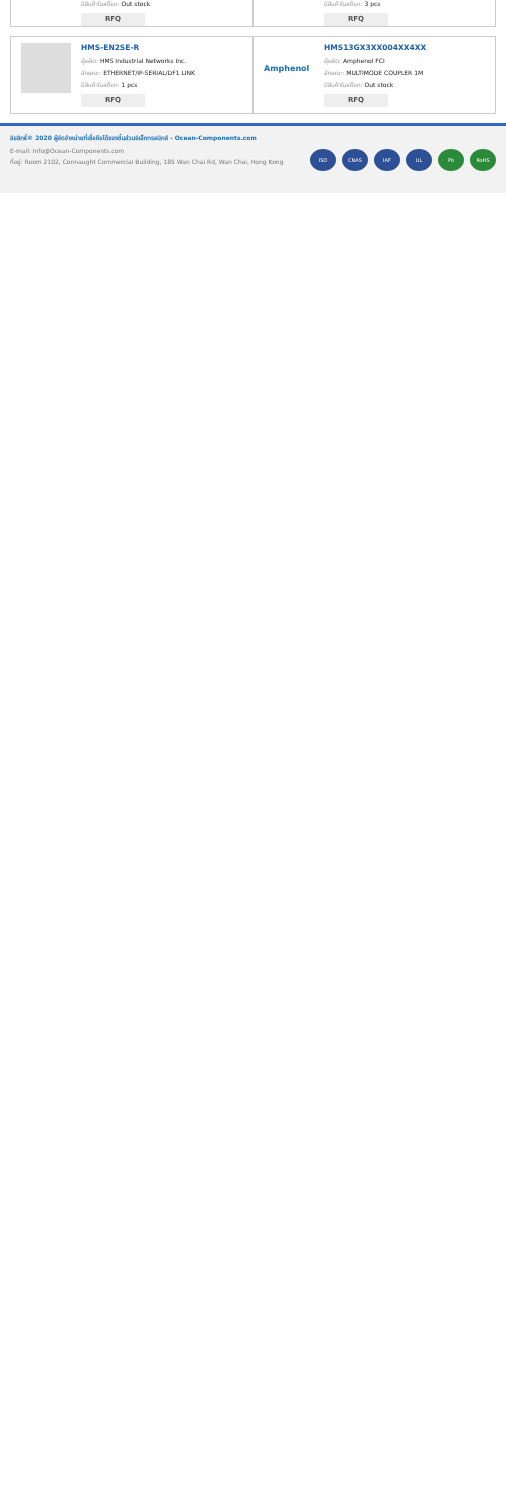มีสินค้าในสต็อก: Out stock
RFQ
มีสินค้าในสต็อก: 3 pcs
RFQ
HMS-EN2SE-R
ผู้ผลิต: HMS Industrial Networks Inc.
ลักษณะ: ETHERNET/IP-SERIAL/DF1 LINK
มีสินค้าในสต็อก: 1 pcs
RFQ
Amphenol
HMS13GX3XX004XX4XX
ผู้ผลิต: Amphenol FCI
ลักษณะ: MULTIMODE COUPLER 1M
มีสินค้าในสต็อก: Out stock
RFQ
ลิขสิทธิ์© 2020 ผู้จัดจำหน่ายที่เชื่อถือได้ของชิ้นส่วนอิเล็กทรอนิกส์ - Ocean-Components.com
E-mail: Info@Ocean-Components.com
ที่อยู่: Room 2102, Connaught Commercial Building, 185 Wan Chai Rd, Wan Chai, Hong Kong
ISO CNAS IAF UL Pb RoHS